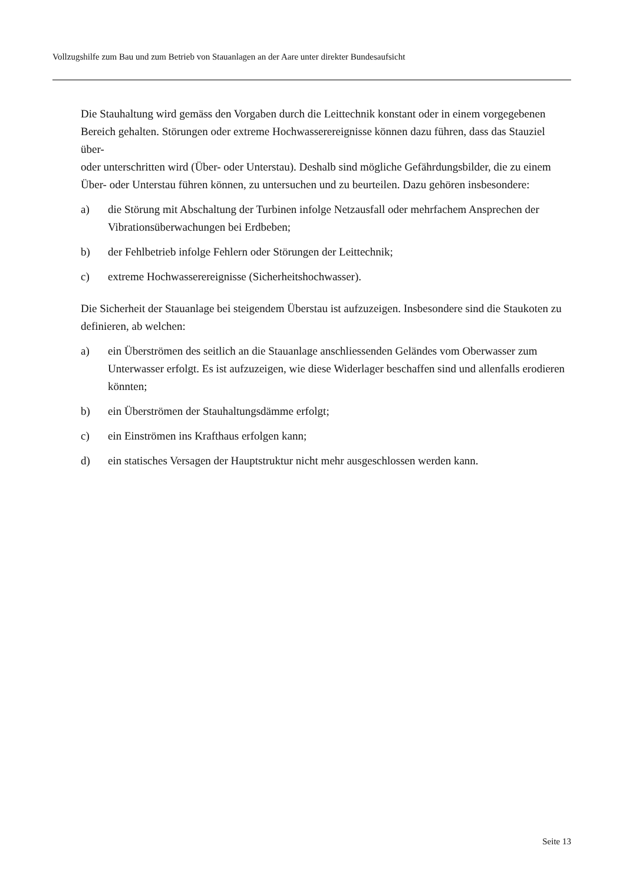Vollzugshilfe zum Bau und zum Betrieb von Stauanlagen an der Aare unter direkter Bundesaufsicht
Die Stauhaltung wird gemäss den Vorgaben durch die Leittechnik konstant oder in einem vorgegebenen Bereich gehalten. Störungen oder extreme Hochwasserereignisse können dazu führen, dass das Stauziel über-
oder unterschritten wird (Über- oder Unterstau). Deshalb sind mögliche Gefährdungsbilder, die zu einem Über- oder Unterstau führen können, zu untersuchen und zu beurteilen. Dazu gehören insbesondere:
a) die Störung mit Abschaltung der Turbinen infolge Netzausfall oder mehrfachem Ansprechen der Vibrationsüberwachungen bei Erdbeben;
b) der Fehlbetrieb infolge Fehlern oder Störungen der Leittechnik;
c) extreme Hochwasserereignisse (Sicherheitshochwasser).
Die Sicherheit der Stauanlage bei steigendem Überstau ist aufzuzeigen. Insbesondere sind die Staukoten zu definieren, ab welchen:
a) ein Überströmen des seitlich an die Stauanlage anschliessenden Geländes vom Oberwasser zum Unterwasser erfolgt. Es ist aufzuzeigen, wie diese Widerlager beschaffen sind und allenfalls erodieren könnten;
b) ein Überströmen der Stauhaltungsdämme erfolgt;
c) ein Einströmen ins Krafthaus erfolgen kann;
d) ein statisches Versagen der Hauptstruktur nicht mehr ausgeschlossen werden kann.
Seite 13